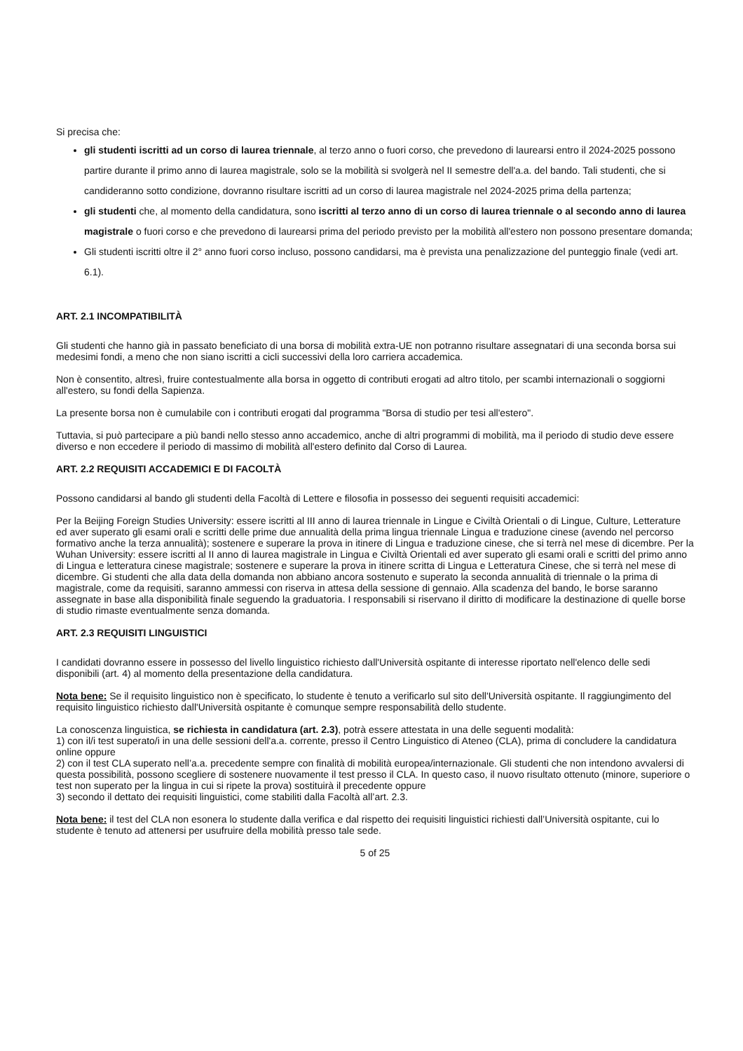Si precisa che:
gli studenti iscritti ad un corso di laurea triennale, al terzo anno o fuori corso, che prevedono di laurearsi entro il 2024-2025 possono partire durante il primo anno di laurea magistrale, solo se la mobilità si svolgerà nel II semestre dell'a.a. del bando. Tali studenti, che si candideranno sotto condizione, dovranno risultare iscritti ad un corso di laurea magistrale nel 2024-2025 prima della partenza;
gli studenti che, al momento della candidatura, sono iscritti al terzo anno di un corso di laurea triennale o al secondo anno di laurea magistrale o fuori corso e che prevedono di laurearsi prima del periodo previsto per la mobilità all'estero non possono presentare domanda;
Gli studenti iscritti oltre il 2° anno fuori corso incluso, possono candidarsi, ma è prevista una penalizzazione del punteggio finale (vedi art. 6.1).
ART. 2.1 INCOMPATIBILITÀ
Gli studenti che hanno già in passato beneficiato di una borsa di mobilità extra-UE non potranno risultare assegnatari di una seconda borsa sui medesimi fondi, a meno che non siano iscritti a cicli successivi della loro carriera accademica.
Non è consentito, altresì, fruire contestualmente alla borsa in oggetto di contributi erogati ad altro titolo, per scambi internazionali o soggiorni all'estero, su fondi della Sapienza.
La presente borsa non è cumulabile con i contributi erogati dal programma "Borsa di studio per tesi all'estero".
Tuttavia, si può partecipare a più bandi nello stesso anno accademico, anche di altri programmi di mobilità, ma il periodo di studio deve essere diverso e non eccedere il periodo di massimo di mobilità all'estero definito dal Corso di Laurea.
ART. 2.2 REQUISITI ACCADEMICI E DI FACOLTÀ
Possono candidarsi al bando gli studenti della Facoltà di Lettere e filosofia in possesso dei seguenti requisiti accademici:
Per la Beijing Foreign Studies University: essere iscritti al III anno di laurea triennale in Lingue e Civiltà Orientali o di Lingue, Culture, Letterature ed aver superato gli esami orali e scritti delle prime due annualità della prima lingua triennale Lingua e traduzione cinese (avendo nel percorso formativo anche la terza annualità); sostenere e superare la prova in itinere di Lingua e traduzione cinese, che si terrà nel mese di dicembre. Per la Wuhan University: essere iscritti al II anno di laurea magistrale in Lingua e Civiltà Orientali ed aver superato gli esami orali e scritti del primo anno di Lingua e letteratura cinese magistrale; sostenere e superare la prova in itinere scritta di Lingua e Letteratura Cinese, che si terrà nel mese di dicembre. Gi studenti che alla data della domanda non abbiano ancora sostenuto e superato la seconda annualità di triennale o la prima di magistrale, come da requisiti, saranno ammessi con riserva in attesa della sessione di gennaio. Alla scadenza del bando, le borse saranno assegnate in base alla disponibilità finale seguendo la graduatoria. I responsabili si riservano il diritto di modificare la destinazione di quelle borse di studio rimaste eventualmente senza domanda.
ART. 2.3 REQUISITI LINGUISTICI
I candidati dovranno essere in possesso del livello linguistico richiesto dall'Università ospitante di interesse riportato nell'elenco delle sedi disponibili (art. 4) al momento della presentazione della candidatura.
Nota bene: Se il requisito linguistico non è specificato, lo studente è tenuto a verificarlo sul sito dell'Università ospitante. Il raggiungimento del requisito linguistico richiesto dall'Università ospitante è comunque sempre responsabilità dello studente.
La conoscenza linguistica, se richiesta in candidatura (art. 2.3), potrà essere attestata in una delle seguenti modalità:
1) con il/i test superato/i in una delle sessioni dell'a.a. corrente, presso il Centro Linguistico di Ateneo (CLA), prima di concludere la candidatura online oppure
2) con il test CLA superato nell’a.a. precedente sempre con finalità di mobilità europea/internazionale. Gli studenti che non intendono avvalersi di questa possibilità, possono scegliere di sostenere nuovamente il test presso il CLA. In questo caso, il nuovo risultato ottenuto (minore, superiore o test non superato per la lingua in cui si ripete la prova) sostituirà il precedente oppure
3) secondo il dettato dei requisiti linguistici, come stabiliti dalla Facoltà all’art. 2.3.
Nota bene: il test del CLA non esonera lo studente dalla verifica e dal rispetto dei requisiti linguistici richiesti dall’Università ospitante, cui lo studente è tenuto ad attenersi per usufruire della mobilità presso tale sede.
5 of 25